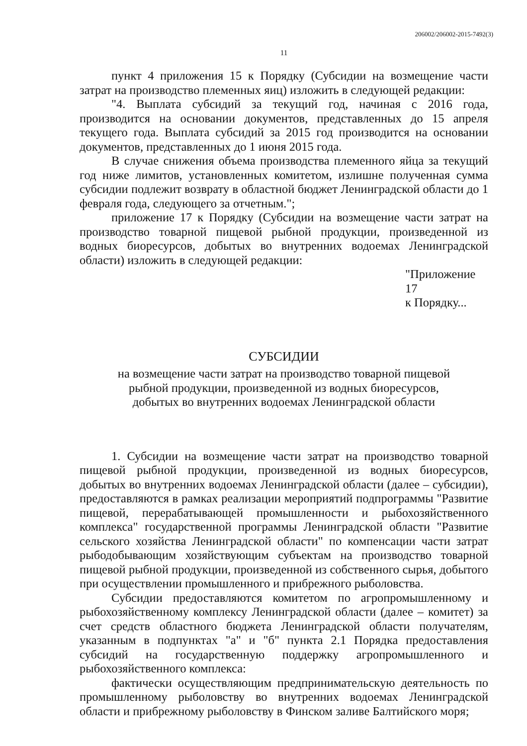206002/206002-2015-7492(3)
11
пункт 4 приложения 15 к Порядку (Субсидии на возмещение части затрат на производство племенных яиц) изложить в следующей редакции:
"4. Выплата субсидий за текущий год, начиная с 2016 года, производится на основании документов, представленных до 15 апреля текущего года. Выплата субсидий за 2015 год производится на основании документов, представленных до 1 июня 2015 года.
В случае снижения объема производства племенного яйца за текущий год ниже лимитов, установленных комитетом, излишне полученная сумма субсидии подлежит возврату в областной бюджет Ленинградской области до 1 февраля года, следующего за отчетным.";
приложение 17 к Порядку (Субсидии на возмещение части затрат на производство товарной пищевой рыбной продукции, произведенной из водных биоресурсов, добытых во внутренних водоемах Ленинградской области) изложить в следующей редакции:
"Приложение 17
к Порядку...
СУБСИДИИ
на возмещение части затрат на производство товарной пищевой
рыбной продукции, произведенной из водных биоресурсов,
добытых во внутренних водоемах Ленинградской области
1. Субсидии на возмещение части затрат на производство товарной пищевой рыбной продукции, произведенной из водных биоресурсов, добытых во внутренних водоемах Ленинградской области (далее – субсидии), предоставляются в рамках реализации мероприятий подпрограммы "Развитие пищевой, перерабатывающей промышленности и рыбохозяйственного комплекса" государственной программы Ленинградской области "Развитие сельского хозяйства Ленинградской области" по компенсации части затрат рыбодобывающим хозяйствующим субъектам на производство товарной пищевой рыбной продукции, произведенной из собственного сырья, добытого при осуществлении промышленного и прибрежного рыболовства.
Субсидии предоставляются комитетом по агропромышленному и рыбохозяйственному комплексу Ленинградской области (далее – комитет) за счет средств областного бюджета Ленинградской области получателям, указанным в подпунктах "а" и "б" пункта 2.1 Порядка предоставления субсидий на государственную поддержку агропромышленного и рыбохозяйственного комплекса:
фактически осуществляющим предпринимательскую деятельность по промышленному рыболовству во внутренних водоемах Ленинградской области и прибрежному рыболовству в Финском заливе Балтийского моря;